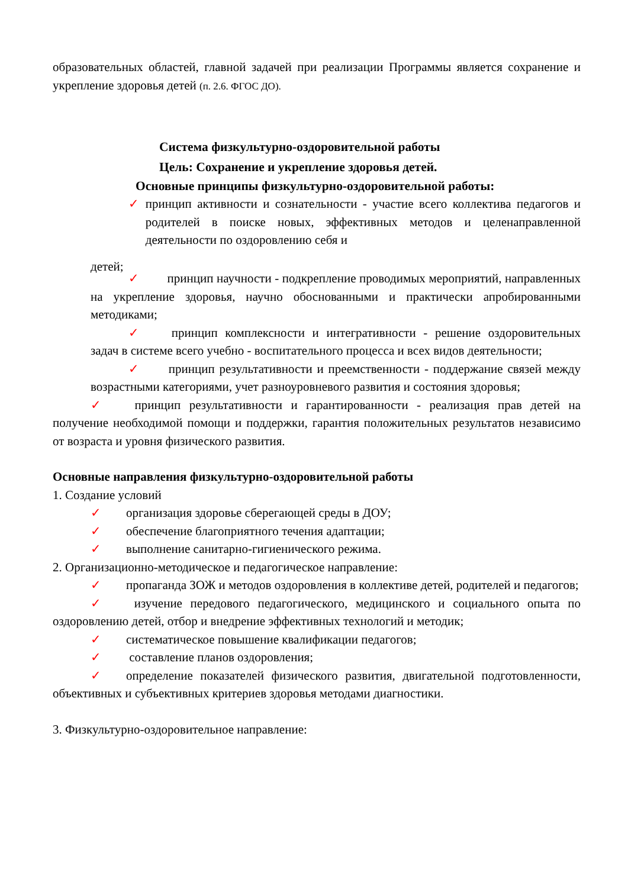образовательных областей, главной задачей при реализации Программы является сохранение и укрепление здоровья детей (п. 2.6. ФГОС ДО).
Система физкультурно-оздоровительной работы
Цель: Сохранение и укрепление здоровья детей.
Основные принципы физкультурно-оздоровительной работы:
✓ принцип активности и сознательности - участие всего коллектива педагогов и родителей в поиске новых, эффективных методов и целенаправленной деятельности по оздоровлению себя и
детей;
✓ принцип научности - подкрепление проводимых мероприятий, направленных на укрепление здоровья, научно обоснованными и практически апробированными методиками;
✓ принцип комплексности и интегративности - решение оздоровительных задач в системе всего учебно - воспитательного процесса и всех видов деятельности;
✓ принцип результативности и преемственности - поддержание связей между возрастными категориями, учет разноуровневого развития и состояния здоровья;
✓ принцип результативности и гарантированности - реализация прав детей на получение необходимой помощи и поддержки, гарантия положительных результатов независимо от возраста и уровня физического развития.
Основные направления физкультурно-оздоровительной работы
1. Создание условий
✓ организация здоровье сберегающей среды в ДОУ;
✓ обеспечение благоприятного течения адаптации;
✓ выполнение санитарно-гигиенического режима.
2. Организационно-методическое и педагогическое направление:
✓ пропаганда ЗОЖ и методов оздоровления в коллективе детей, родителей и педагогов;
✓ изучение передового педагогического, медицинского и социального опыта по оздоровлению детей, отбор и внедрение эффективных технологий и методик;
✓ систематическое повышение квалификации педагогов;
✓ составление планов оздоровления;
✓ определение показателей физического развития, двигательной подготовленности, объективных и субъективных критериев здоровья методами диагностики.
3. Физкультурно-оздоровительное направление: